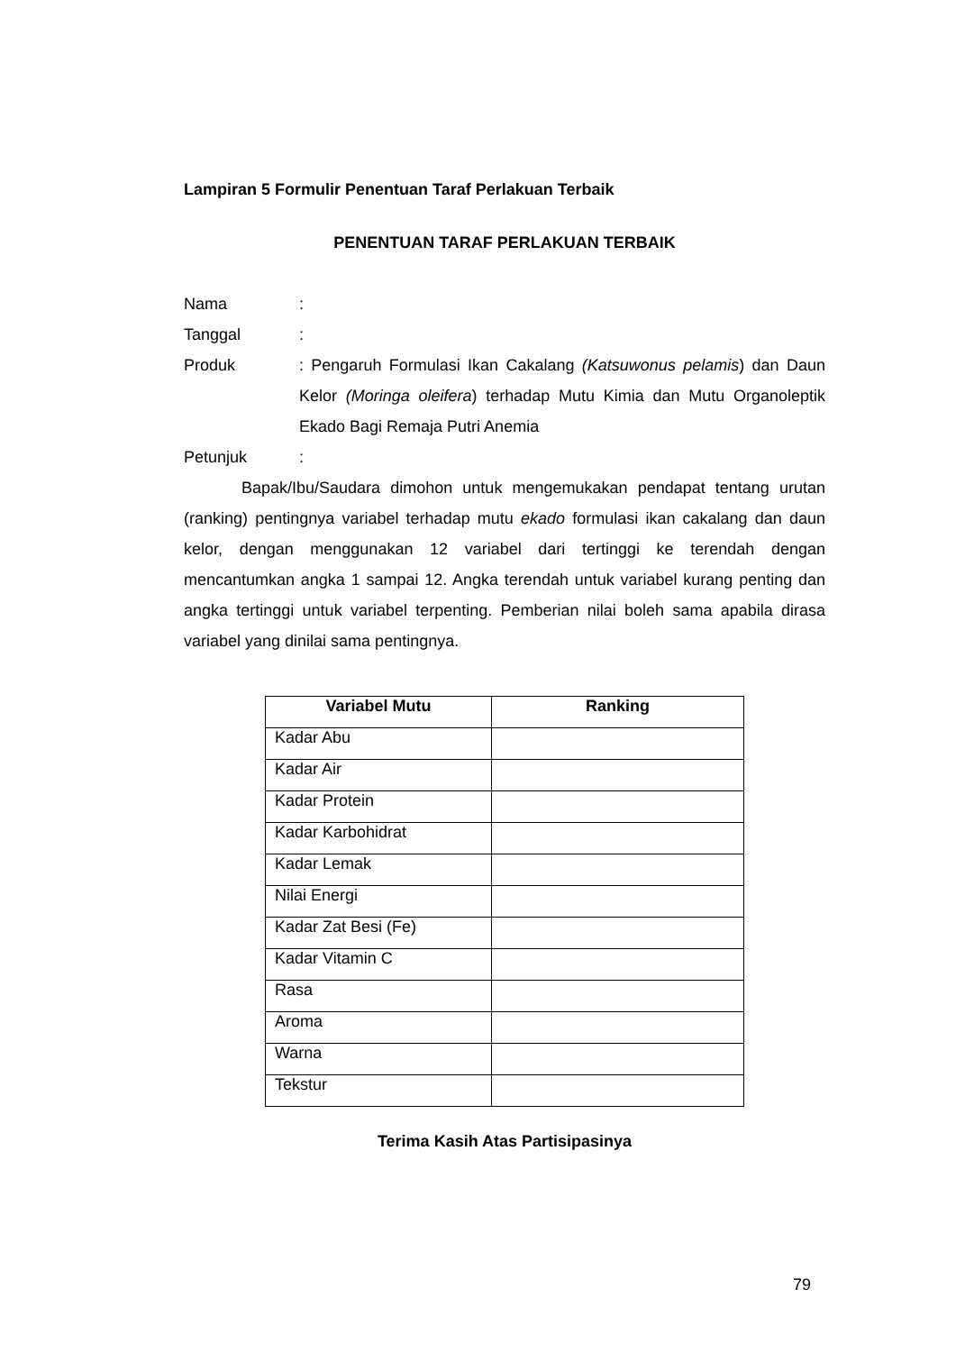Lampiran 5 Formulir Penentuan Taraf Perlakuan Terbaik
PENENTUAN TARAF PERLAKUAN TERBAIK
Nama :
Tanggal :
Produk : Pengaruh Formulasi Ikan Cakalang (Katsuwonus pelamis) dan Daun Kelor (Moringa oleifera) terhadap Mutu Kimia dan Mutu Organoleptik Ekado Bagi Remaja Putri Anemia
Petunjuk :
Bapak/Ibu/Saudara dimohon untuk mengemukakan pendapat tentang urutan (ranking) pentingnya variabel terhadap mutu ekado formulasi ikan cakalang dan daun kelor, dengan menggunakan 12 variabel dari tertinggi ke terendah dengan mencantumkan angka 1 sampai 12. Angka terendah untuk variabel kurang penting dan angka tertinggi untuk variabel terpenting. Pemberian nilai boleh sama apabila dirasa variabel yang dinilai sama pentingnya.
| Variabel Mutu | Ranking |
| --- | --- |
| Kadar Abu | |
| Kadar Air | |
| Kadar Protein | |
| Kadar Karbohidrat | |
| Kadar Lemak | |
| Nilai Energi | |
| Kadar Zat Besi (Fe) | |
| Kadar Vitamin C | |
| Rasa | |
| Aroma | |
| Warna | |
| Tekstur | |
Terima Kasih Atas Partisipasinya
79